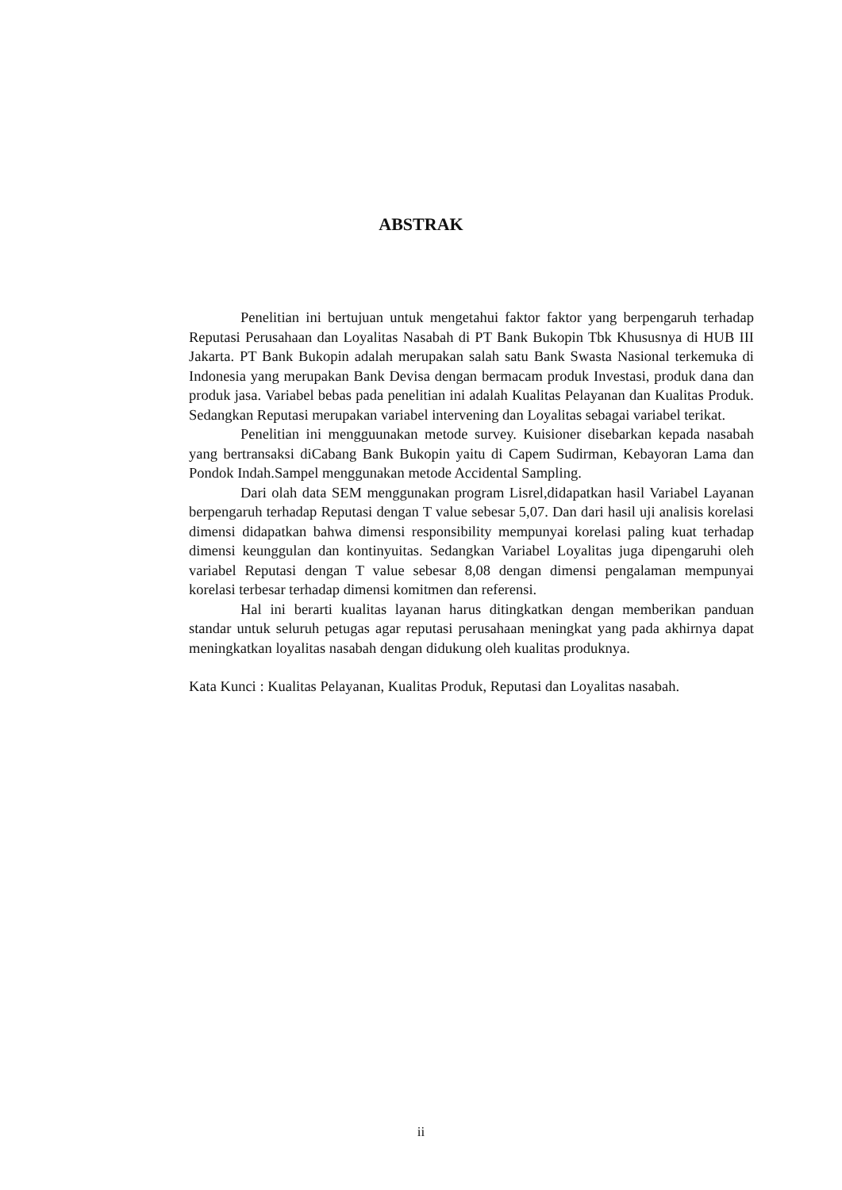ABSTRAK
Penelitian ini bertujuan untuk mengetahui faktor faktor yang berpengaruh terhadap Reputasi Perusahaan dan Loyalitas Nasabah di PT Bank Bukopin Tbk Khususnya di HUB III Jakarta. PT Bank Bukopin adalah merupakan salah satu Bank Swasta Nasional terkemuka di Indonesia yang merupakan Bank Devisa dengan bermacam produk Investasi, produk dana dan produk jasa. Variabel bebas pada penelitian ini adalah Kualitas Pelayanan dan Kualitas Produk. Sedangkan Reputasi merupakan variabel intervening dan Loyalitas sebagai variabel terikat.
Penelitian ini mengguunakan metode survey. Kuisioner disebarkan kepada nasabah yang bertransaksi diCabang Bank Bukopin yaitu di Capem Sudirman, Kebayoran Lama dan Pondok Indah.Sampel menggunakan metode Accidental Sampling.
Dari olah data SEM menggunakan program Lisrel,didapatkan hasil Variabel Layanan berpengaruh terhadap Reputasi dengan T value sebesar 5,07. Dan dari hasil uji analisis korelasi dimensi didapatkan bahwa dimensi responsibility mempunyai korelasi paling kuat terhadap dimensi keunggulan dan kontinyuitas. Sedangkan Variabel Loyalitas juga dipengaruhi oleh variabel Reputasi dengan T value sebesar 8,08 dengan dimensi pengalaman mempunyai korelasi terbesar terhadap dimensi komitmen dan referensi.
Hal ini berarti kualitas layanan harus ditingkatkan dengan memberikan panduan standar untuk seluruh petugas agar reputasi perusahaan meningkat yang pada akhirnya dapat meningkatkan loyalitas nasabah dengan didukung oleh kualitas produknya.
Kata Kunci : Kualitas Pelayanan, Kualitas Produk, Reputasi dan Loyalitas nasabah.
ii